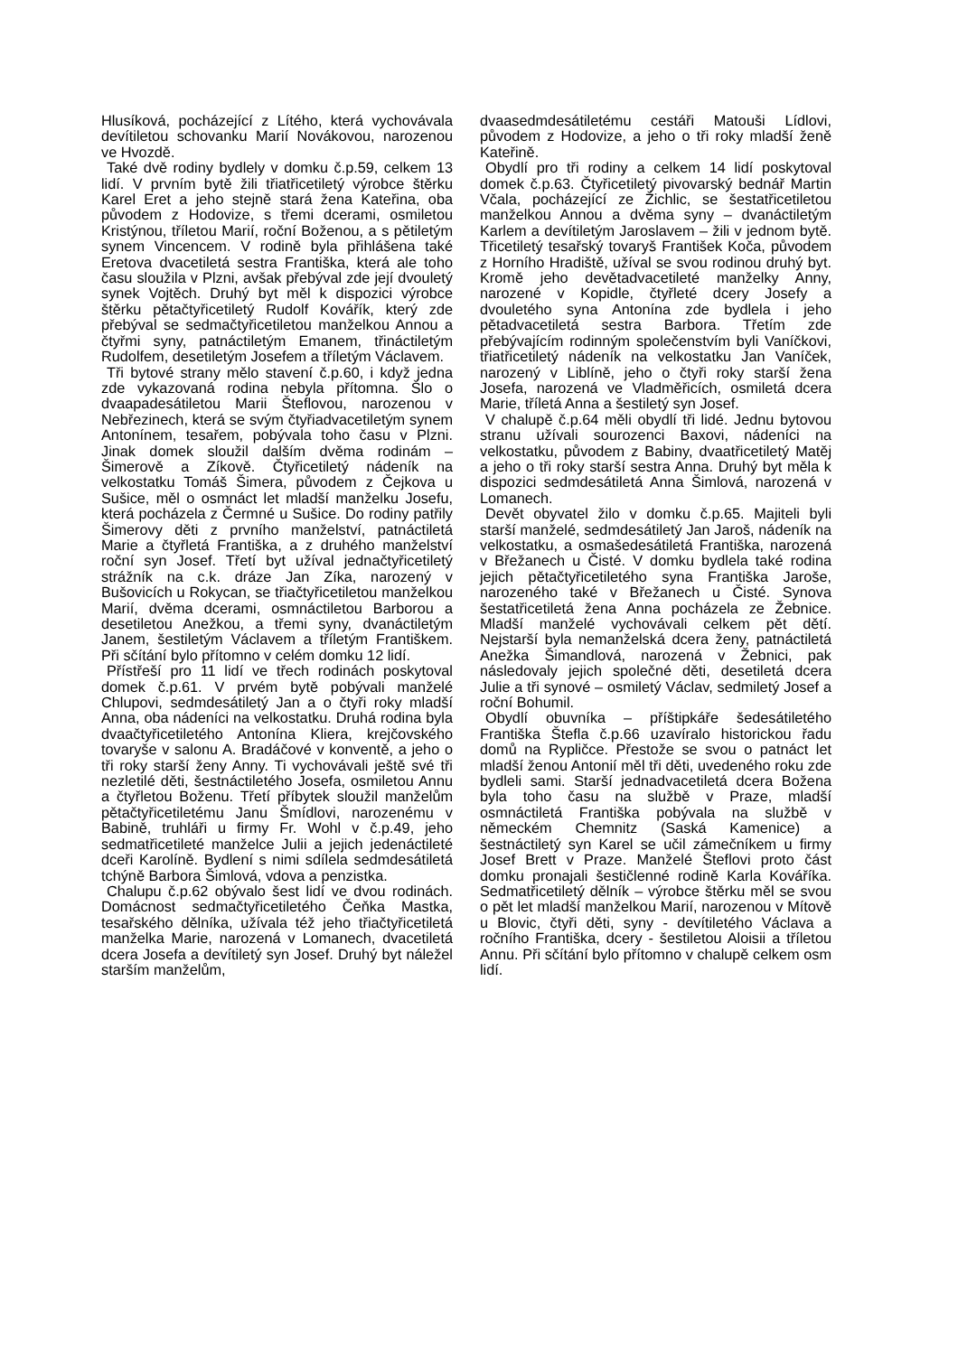Hlusíková, pocházející z Lítého, která vychovávala devítiletou schovanku Marií Novákovou, narozenou ve Hvozdě.
Také dvě rodiny bydlely v domku č.p.59, celkem 13 lidí. V prvním bytě žili třiatřicetiletý výrobce štěrku Karel Eret a jeho stejně stará žena Kateřina, oba původem z Hodovize, s třemi dcerami, osmiletou Kristýnou, tříletou Marií, roční Boženou, a s pětiletým synem Vincencem. V rodině byla přihlášena také Eretova dvacetiletá sestra Františka, která ale toho času sloužila v Plzni, avšak přebýval zde její dvouletý synek Vojtěch. Druhý byt měl k dispozici výrobce štěrku pětačtyřicetiletý Rudolf Kovářík, který zde přebýval se sedmačtyřicetiletou manželkou Annou a čtyřmi syny, patnáctiletým Emanem, třináctiletým Rudolfem, desetiletým Josefem a tříletým Václavem.
Tři bytové strany mělo stavení č.p.60, i když jedna zde vykazovaná rodina nebyla přítomna. Šlo o dvaapadesátiletou Marii Šteflovou, narozenou v Nebřezinech, která se svým čtyřiadvacetiletým synem Antonínem, tesařem, pobývala toho času v Plzni. Jinak domek sloužil dalším dvěma rodinám – Šimerově a Zíkově. Čtyřicetiletý nádeník na velkostatku Tomáš Šimera, původem z Čejkova u Sušice, měl o osmnáct let mladší manželku Josefu, která pocházela z Čermné u Sušice. Do rodiny patřily Šimerovy děti z prvního manželství, patnáctiletá Marie a čtyřletá Františka, a z druhého manželství roční syn Josef. Třetí byt užíval jednačtyřicetiletý strážník na c.k. dráze Jan Zíka, narozený v Bušovicích u Rokycan, se třiačtyřicetiletou manželkou Marií, dvěma dcerami, osmnáctiletou Barborou a desetiletou Anežkou, a třemi syny, dvanáctiletým Janem, šestiletým Václavem a tříletým Františkem. Při sčítání bylo přítomno v celém domku 12 lidí.
Přístřeší pro 11 lidí ve třech rodinách poskytoval domek č.p.61. V prvém bytě pobývali manželé Chlupovi, sedmdesátiletý Jan a o čtyři roky mladší Anna, oba nádeníci na velkostatku. Druhá rodina byla dvaačtyřicetiletého Antonína Kliera, krejčovského tovaryše v salonu A. Bradáčové v konventě, a jeho o tři roky starší ženy Anny. Ti vychovávali ještě své tři nezletilé děti, šestnáctiletého Josefa, osmiletou Annu a čtyřletou Boženu. Třetí příbytek sloužil manželům pětačtyřicetiletému Janu Šmídlovi, narozenému v Babině, truhláři u firmy Fr. Wohl v č.p.49, jeho sedmatřicetileté manželce Julii a jejich jedenáctileté dceři Karolíně. Bydlení s nimi sdílela sedmdesátiletá tchýně Barbora Šimlová, vdova a penzistka.
Chalupu č.p.62 obývalo šest lidí ve dvou rodinách. Domácnost sedmačtyřicetiletého Čeňka Mastka, tesařského dělníka, užívala též jeho třiačtyřicetiletá manželka Marie, narozená v Lomanech, dvacetiletá dcera Josefa a devítiletý syn Josef. Druhý byt náležel starším manželům,
dvaasedmdesátiletému cestáři Matouši Lídlovi, původem z Hodovize, a jeho o tři roky mladší ženě Kateřině.
Obydlí pro tři rodiny a celkem 14 lidí poskytoval domek č.p.63. Čtyřicetiletý pivovarský bednář Martin Včala, pocházející ze Žichlic, se šestatřicetiletou manželkou Annou a dvěma syny – dvanáctiletým Karlem a devítiletým Jaroslavem – žili v jednom bytě. Třicetiletý tesařský tovaryš František Koča, původem z Horního Hradiště, užíval se svou rodinou druhý byt. Kromě jeho devětadvacetileté manželky Anny, narozené v Kopidle, čtyřleté dcery Josefy a dvouletého syna Antonína zde bydlela i jeho pětadvacetiletá sestra Barbora. Třetím zde přebývajícím rodinným společenstvím byli Vaníčkovi, třiatřicetiletý nádeník na velkostatku Jan Vaníček, narozený v Liblíně, jeho o čtyři roky starší žena Josefa, narozená ve Vladměřicích, osmiletá dcera Marie, tříletá Anna a šestiletý syn Josef.
V chalupě č.p.64 měli obydlí tři lidé. Jednu bytovou stranu užívali sourozenci Baxovi, nádeníci na velkostatku, původem z Babiny, dvaatřicetiletý Matěj a jeho o tři roky starší sestra Anna. Druhý byt měla k dispozici sedmdesátiletá Anna Šimlová, narozená v Lomanech.
Devět obyvatel žilo v domku č.p.65. Majiteli byli starší manželé, sedmdesátiletý Jan Jaroš, nádeník na velkostatku, a osmašedesátiletá Františka, narozená v Břežanech u Čisté. V domku bydlela také rodina jejich pětačtyřicetiletého syna Františka Jaroše, narozeného také v Břežanech u Čisté. Synova šestatřicetiletá žena Anna pocházela ze Žebnice. Mladší manželé vychovávali celkem pět dětí. Nejstarší byla nemanželská dcera ženy, patnáctiletá Anežka Šimandlová, narozená v Žebnici, pak následovaly jejich společné děti, desetiletá dcera Julie a tři synové – osmiletý Václav, sedmiletý Josef a roční Bohumil.
Obydlí obuvníka – příštipkáře šedesátiletého Františka Štefla č.p.66 uzavíralo historickou řadu domů na Rypličce. Přestože se svou o patnáct let mladší ženou Antonií měl tři děti, uvedeného roku zde bydleli sami. Starší jednadvacetiletá dcera Božena byla toho času na službě v Praze, mladší osmnáctiletá Františka pobývala na službě v německém Chemnitz (Saská Kamenice) a šestnáctiletý syn Karel se učil zámečníkem u firmy Josef Brett v Praze. Manželé Šteflovi proto část domku pronajali šestičlenné rodině Karla Kováříka. Sedmatřicetiletý dělník – výrobce štěrku měl se svou o pět let mladší manželkou Marií, narozenou v Mítově u Blovic, čtyři děti, syny - devítiletého Václava a ročního Františka, dcery - šestiletou Aloisii a tříletou Annu. Při sčítání bylo přítomno v chalupě celkem osm lidí.